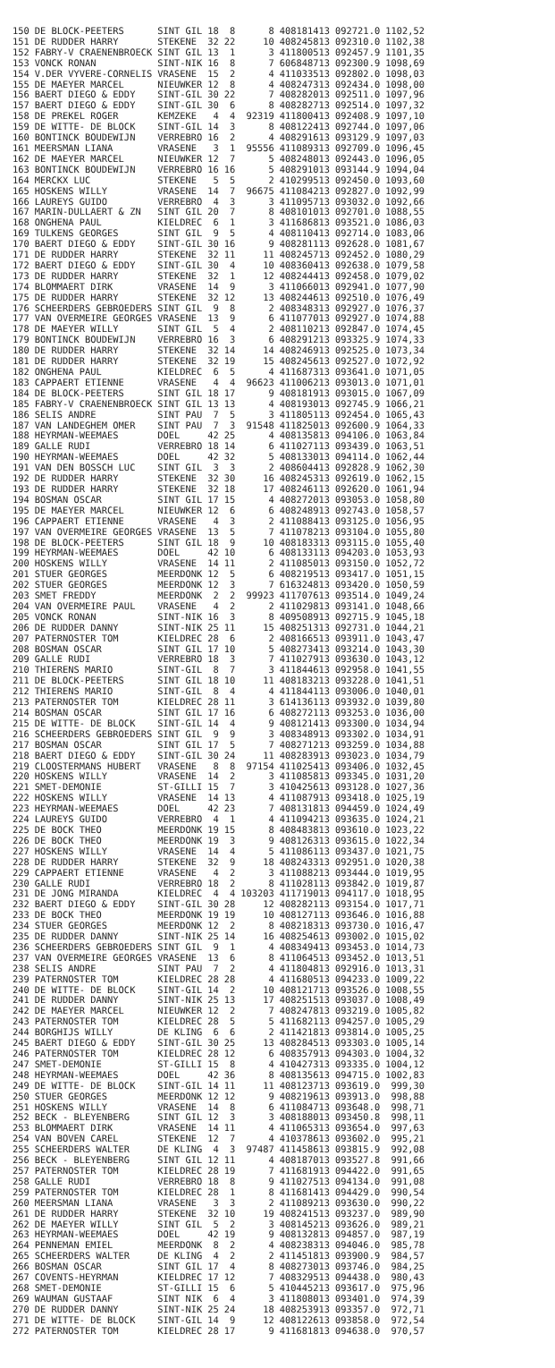| 150 | DE BLOCK-PEETERS | SINT GIL | 18 | 8 | 8 | 408181413 | 092721.0 | 1102,52 |
| 151 | DE RUDDER HARRY | STEKENE | 32 | 22 | 10 | 408245813 | 092310.0 | 1102,38 |
| 152 | FABRY-V CRAENENBROECK | SINT GIL | 13 | 1 | 3 | 411800513 | 092457.9 | 1101,35 |
| 153 | VONCK RONAN | SINT-NIK | 16 | 8 | 7 | 606848713 | 092300.9 | 1098,69 |
| 154 | V.DER VYVERE-CORNELIS | VRASENE | 15 | 2 | 4 | 411033513 | 092802.0 | 1098,03 |
| 155 | DE MAEYER MARCEL | NIEUWKER | 12 | 8 | 4 | 408247313 | 092434.0 | 1098,00 |
| 156 | BAERT DIEGO & EDDY | SINT-GIL | 30 | 22 | 7 | 408282013 | 092511.0 | 1097,96 |
| 157 | BAERT DIEGO & EDDY | SINT-GIL | 30 | 6 | 8 | 408282713 | 092514.0 | 1097,32 |
| 158 | DE PREKEL ROGER | KEMZEKE | 4 | 4 | 92319 | 411800413 | 092408.9 | 1097,10 |
| 159 | DE WITTE- DE BLOCK | SINT-GIL | 14 | 3 | 8 | 408122413 | 092744.0 | 1097,06 |
| 160 | BONTINCK BOUDEWIJN | VERREBRO | 16 | 2 | 4 | 408291613 | 093129.9 | 1097,03 |
| 161 | MEERSMAN LIANA | VRASENE | 3 | 1 | 95556 | 411089313 | 092709.0 | 1096,45 |
| 162 | DE MAEYER MARCEL | NIEUWKER | 12 | 7 | 5 | 408248013 | 092443.0 | 1096,05 |
| 163 | BONTINCK BOUDEWIJN | VERREBRO | 16 | 16 | 5 | 408291013 | 093144.9 | 1094,04 |
| 164 | MERCKX LUC | STEKENE | 5 | 5 | 2 | 410299513 | 092450.0 | 1093,60 |
| 165 | HOSKENS WILLY | VRASENE | 14 | 7 | 96675 | 411084213 | 092827.0 | 1092,99 |
| 166 | LAUREYS GUIDO | VERREBRO | 4 | 3 | 3 | 411095713 | 093032.0 | 1092,66 |
| 167 | MARIN-DULLAERT & ZN | SINT GIL | 20 | 7 | 8 | 408101013 | 092701.0 | 1088,55 |
| 168 | ONGHENA PAUL | KIELDREC | 6 | 1 | 3 | 411686813 | 093521.0 | 1086,03 |
| 169 | TULKENS GEORGES | SINT GIL | 9 | 5 | 4 | 408110413 | 092714.0 | 1083,06 |
| 170 | BAERT DIEGO & EDDY | SINT-GIL | 30 | 16 | 9 | 408281113 | 092628.0 | 1081,67 |
| 171 | DE RUDDER HARRY | STEKENE | 32 | 11 | 11 | 408245713 | 092452.0 | 1080,29 |
| 172 | BAERT DIEGO & EDDY | SINT-GIL | 30 | 4 | 10 | 408360413 | 092638.0 | 1079,58 |
| 173 | DE RUDDER HARRY | STEKENE | 32 | 1 | 12 | 408244413 | 092458.0 | 1079,02 |
| 174 | BLOMMAERT DIRK | VRASENE | 14 | 9 | 3 | 411066013 | 092941.0 | 1077,90 |
| 175 | DE RUDDER HARRY | STEKENE | 32 | 12 | 13 | 408244613 | 092510.0 | 1076,49 |
| 176 | SCHEERDERS GEBROEDERS | SINT GIL | 9 | 8 | 2 | 408348313 | 092927.0 | 1076,37 |
| 177 | VAN OVERMEIRE GEORGES | VRASENE | 13 | 9 | 6 | 411077013 | 092927.0 | 1074,88 |
| 178 | DE MAEYER WILLY | SINT GIL | 5 | 4 | 2 | 408110213 | 092847.0 | 1074,45 |
| 179 | BONTINCK BOUDEWIJN | VERREBRO | 16 | 3 | 6 | 408291213 | 093325.9 | 1074,33 |
| 180 | DE RUDDER HARRY | STEKENE | 32 | 14 | 14 | 408246913 | 092525.0 | 1073,34 |
| 181 | DE RUDDER HARRY | STEKENE | 32 | 19 | 15 | 408245613 | 092527.0 | 1072,92 |
| 182 | ONGHENA PAUL | KIELDREC | 6 | 5 | 4 | 411687313 | 093641.0 | 1071,05 |
| 183 | CAPPAERT ETIENNE | VRASENE | 4 | 4 | 96623 | 411006213 | 093013.0 | 1071,01 |
| 184 | DE BLOCK-PEETERS | SINT GIL | 18 | 17 | 9 | 408181913 | 093015.0 | 1067,09 |
| 185 | FABRY-V CRAENENBROECK | SINT GIL | 13 | 13 | 4 | 408193013 | 092745.9 | 1066,21 |
| 186 | SELIS ANDRE | SINT PAU | 7 | 5 | 3 | 411805113 | 092454.0 | 1065,43 |
| 187 | VAN LANDEGHEM OMER | SINT PAU | 7 | 3 | 91548 | 411825013 | 092600.9 | 1064,33 |
| 188 | HEYRMAN-WEEMAES | DOEL | 42 | 25 | 4 | 408135813 | 094106.0 | 1063,84 |
| 189 | GALLE RUDI | VERREBRO | 18 | 14 | 6 | 411027113 | 093439.0 | 1063,51 |
| 190 | HEYRMAN-WEEMAES | DOEL | 42 | 32 | 5 | 408133013 | 094114.0 | 1062,44 |
| 191 | VAN DEN BOSSCH LUC | SINT GIL | 3 | 3 | 2 | 408604413 | 092828.9 | 1062,30 |
| 192 | DE RUDDER HARRY | STEKENE | 32 | 30 | 16 | 408245313 | 092619.0 | 1062,15 |
| 193 | DE RUDDER HARRY | STEKENE | 32 | 18 | 17 | 408246113 | 092620.0 | 1061,94 |
| 194 | BOSMAN OSCAR | SINT GIL | 17 | 15 | 4 | 408272013 | 093053.0 | 1058,80 |
| 195 | DE MAEYER MARCEL | NIEUWKER | 12 | 6 | 6 | 408248913 | 092743.0 | 1058,57 |
| 196 | CAPPAERT ETIENNE | VRASENE | 4 | 3 | 2 | 411088413 | 093125.0 | 1056,95 |
| 197 | VAN OVERMEIRE GEORGES | VRASENE | 13 | 5 | 7 | 411078213 | 093104.0 | 1055,80 |
| 198 | DE BLOCK-PEETERS | SINT GIL | 18 | 9 | 10 | 408183313 | 093115.0 | 1055,40 |
| 199 | HEYRMAN-WEEMAES | DOEL | 42 | 10 | 6 | 408133113 | 094203.0 | 1053,93 |
| 200 | HOSKENS WILLY | VRASENE | 14 | 11 | 2 | 411085013 | 093150.0 | 1052,72 |
| 201 | STUER GEORGES | MEERDONK | 12 | 5 | 6 | 408219513 | 093417.0 | 1051,15 |
| 202 | STUER GEORGES | MEERDONK | 12 | 3 | 7 | 616324813 | 093420.0 | 1050,59 |
| 203 | SMET FREDDY | MEERDONK | 2 | 2 | 99923 | 411707613 | 093514.0 | 1049,24 |
| 204 | VAN OVERMEIRE PAUL | VRASENE | 4 | 2 | 2 | 411029813 | 093141.0 | 1048,66 |
| 205 | VONCK RONAN | SINT-NIK | 16 | 3 | 8 | 409508913 | 092715.9 | 1045,18 |
| 206 | DE RUDDER DANNY | SINT-NIK | 25 | 11 | 15 | 408251313 | 092731.0 | 1044,21 |
| 207 | PATERNOSTER TOM | KIELDREC | 28 | 6 | 2 | 408166513 | 093911.0 | 1043,47 |
| 208 | BOSMAN OSCAR | SINT GIL | 17 | 10 | 5 | 408273413 | 093214.0 | 1043,30 |
| 209 | GALLE RUDI | VERREBRO | 18 | 3 | 7 | 411027913 | 093630.0 | 1043,12 |
| 210 | THIERENS MARIO | SINT-GIL | 8 | 7 | 3 | 411844613 | 092958.0 | 1041,55 |
| 211 | DE BLOCK-PEETERS | SINT GIL | 18 | 10 | 11 | 408183213 | 093228.0 | 1041,51 |
| 212 | THIERENS MARIO | SINT-GIL | 8 | 4 | 4 | 411844113 | 093006.0 | 1040,01 |
| 213 | PATERNOSTER TOM | KIELDREC | 28 | 11 | 3 | 614136113 | 093932.0 | 1039,80 |
| 214 | BOSMAN OSCAR | SINT GIL | 17 | 16 | 6 | 408272113 | 093253.0 | 1036,00 |
| 215 | DE WITTE- DE BLOCK | SINT-GIL | 14 | 4 | 9 | 408121413 | 093300.0 | 1034,94 |
| 216 | SCHEERDERS GEBROEDERS | SINT GIL | 9 | 9 | 3 | 408348913 | 093302.0 | 1034,91 |
| 217 | BOSMAN OSCAR | SINT GIL | 17 | 5 | 7 | 408271213 | 093259.0 | 1034,88 |
| 218 | BAERT DIEGO & EDDY | SINT-GIL | 30 | 24 | 11 | 408283913 | 093023.0 | 1034,79 |
| 219 | CLOOSTERMANS HUBERT | VRASENE | 8 | 8 | 97154 | 411025413 | 093406.0 | 1032,45 |
| 220 | HOSKENS WILLY | VRASENE | 14 | 2 | 3 | 411085813 | 093345.0 | 1031,20 |
| 221 | SMET-DEMONIE | ST-GILLI | 15 | 7 | 3 | 410425613 | 093128.0 | 1027,36 |
| 222 | HOSKENS WILLY | VRASENE | 14 | 13 | 4 | 411087913 | 093418.0 | 1025,19 |
| 223 | HEYRMAN-WEEMAES | DOEL | 42 | 23 | 7 | 408131813 | 094459.0 | 1024,49 |
| 224 | LAUREYS GUIDO | VERREBRO | 4 | 1 | 4 | 411094213 | 093635.0 | 1024,21 |
| 225 | DE BOCK THEO | MEERDONK | 19 | 15 | 8 | 408483813 | 093610.0 | 1023,22 |
| 226 | DE BOCK THEO | MEERDONK | 19 | 3 | 9 | 408126313 | 093615.0 | 1022,34 |
| 227 | HOSKENS WILLY | VRASENE | 14 | 4 | 5 | 411086113 | 093437.0 | 1021,75 |
| 228 | DE RUDDER HARRY | STEKENE | 32 | 9 | 18 | 408243313 | 092951.0 | 1020,38 |
| 229 | CAPPAERT ETIENNE | VRASENE | 4 | 2 | 3 | 411088213 | 093444.0 | 1019,95 |
| 230 | GALLE RUDI | VERREBRO | 18 | 2 | 8 | 411028113 | 093842.0 | 1019,87 |
| 231 | DE JONG MIRANDA | KIELDREC | 4 | 4 | 103203 | 411719013 | 094117.0 | 1018,95 |
| 232 | BAERT DIEGO & EDDY | SINT-GIL | 30 | 28 | 12 | 408282113 | 093154.0 | 1017,71 |
| 233 | DE BOCK THEO | MEERDONK | 19 | 19 | 10 | 408127113 | 093646.0 | 1016,88 |
| 234 | STUER GEORGES | MEERDONK | 12 | 2 | 8 | 408218313 | 093730.0 | 1016,47 |
| 235 | DE RUDDER DANNY | SINT-NIK | 25 | 14 | 16 | 408254613 | 093002.0 | 1015,02 |
| 236 | SCHEERDERS GEBROEDERS | SINT GIL | 9 | 1 | 4 | 408349413 | 093453.0 | 1014,73 |
| 237 | VAN OVERMEIRE GEORGES | VRASENE | 13 | 6 | 8 | 411064513 | 093452.0 | 1013,51 |
| 238 | SELIS ANDRE | SINT PAU | 7 | 2 | 4 | 411804813 | 092916.0 | 1013,31 |
| 239 | PATERNOSTER TOM | KIELDREC | 28 | 28 | 4 | 411680513 | 094233.0 | 1009,22 |
| 240 | DE WITTE- DE BLOCK | SINT-GIL | 14 | 2 | 10 | 408121713 | 093526.0 | 1008,55 |
| 241 | DE RUDDER DANNY | SINT-NIK | 25 | 13 | 17 | 408251513 | 093037.0 | 1008,49 |
| 242 | DE MAEYER MARCEL | NIEUWKER | 12 | 2 | 7 | 408247813 | 093219.0 | 1005,82 |
| 243 | PATERNOSTER TOM | KIELDREC | 28 | 5 | 5 | 411682113 | 094257.0 | 1005,29 |
| 244 | BORGHIJS WILLY | DE KLING | 6 | 6 | 2 | 411421813 | 093814.0 | 1005,25 |
| 245 | BAERT DIEGO & EDDY | SINT-GIL | 30 | 25 | 13 | 408284513 | 093303.0 | 1005,14 |
| 246 | PATERNOSTER TOM | KIELDREC | 28 | 12 | 6 | 408357913 | 094303.0 | 1004,32 |
| 247 | SMET-DEMONIE | ST-GILLI | 15 | 8 | 4 | 410427313 | 093335.0 | 1004,12 |
| 248 | HEYRMAN-WEEMAES | DOEL | 42 | 36 | 8 | 408135613 | 094715.0 | 1002,83 |
| 249 | DE WITTE- DE BLOCK | SINT-GIL | 14 | 11 | 11 | 408123713 | 093619.0 | 999,30 |
| 250 | STUER GEORGES | MEERDONK | 12 | 12 | 9 | 408219613 | 093913.0 | 998,88 |
| 251 | HOSKENS WILLY | VRASENE | 14 | 8 | 6 | 411084713 | 093648.0 | 998,71 |
| 252 | BECK - BLEYENBERG | SINT GIL | 12 | 3 | 3 | 408188013 | 093450.8 | 998,11 |
| 253 | BLOMMAERT DIRK | VRASENE | 14 | 11 | 4 | 411065313 | 093654.0 | 997,63 |
| 254 | VAN BOVEN CAREL | STEKENE | 12 | 7 | 4 | 410378613 | 093602.0 | 995,21 |
| 255 | SCHEERDERS WALTER | DE KLING | 4 | 3 | 97487 | 411458613 | 093815.9 | 992,08 |
| 256 | BECK - BLEYENBERG | SINT GIL | 12 | 11 | 4 | 408187013 | 093527.8 | 991,66 |
| 257 | PATERNOSTER TOM | KIELDREC | 28 | 19 | 7 | 411681913 | 094422.0 | 991,65 |
| 258 | GALLE RUDI | VERREBRO | 18 | 8 | 9 | 411027513 | 094134.0 | 991,08 |
| 259 | PATERNOSTER TOM | KIELDREC | 28 | 1 | 8 | 411681413 | 094429.0 | 990,54 |
| 260 | MEERSMAN LIANA | VRASENE | 3 | 3 | 2 | 411089213 | 093630.0 | 990,22 |
| 261 | DE RUDDER HARRY | STEKENE | 32 | 10 | 19 | 408241513 | 093237.0 | 989,90 |
| 262 | DE MAEYER WILLY | SINT GIL | 5 | 2 | 3 | 408145213 | 093626.0 | 989,21 |
| 263 | HEYRMAN-WEEMAES | DOEL | 42 | 19 | 9 | 408132813 | 094857.0 | 987,19 |
| 264 | PENNEMAN EMIEL | MEERDONK | 8 | 2 | 4 | 408238313 | 094046.0 | 985,78 |
| 265 | SCHEERDERS WALTER | DE KLING | 4 | 2 | 2 | 411451813 | 093900.9 | 984,57 |
| 266 | BOSMAN OSCAR | SINT GIL | 17 | 4 | 8 | 408273013 | 093746.0 | 984,25 |
| 267 | COVENTS-HEYRMAN | KIELDREC | 17 | 12 | 7 | 408329513 | 094438.0 | 980,43 |
| 268 | SMET-DEMONIE | ST-GILLI | 15 | 6 | 5 | 410445213 | 093617.0 | 975,96 |
| 269 | WAUMAN GUSTAAF | SINT NIK | 6 | 4 | 3 | 411808013 | 093401.0 | 974,39 |
| 270 | DE RUDDER DANNY | SINT-NIK | 25 | 24 | 18 | 408253913 | 093357.0 | 972,71 |
| 271 | DE WITTE- DE BLOCK | SINT-GIL | 14 | 9 | 12 | 408122613 | 093858.0 | 972,54 |
| 272 | PATERNOSTER TOM | KIELDREC | 28 | 17 | 9 | 411681813 | 094638.0 | 970,57 |